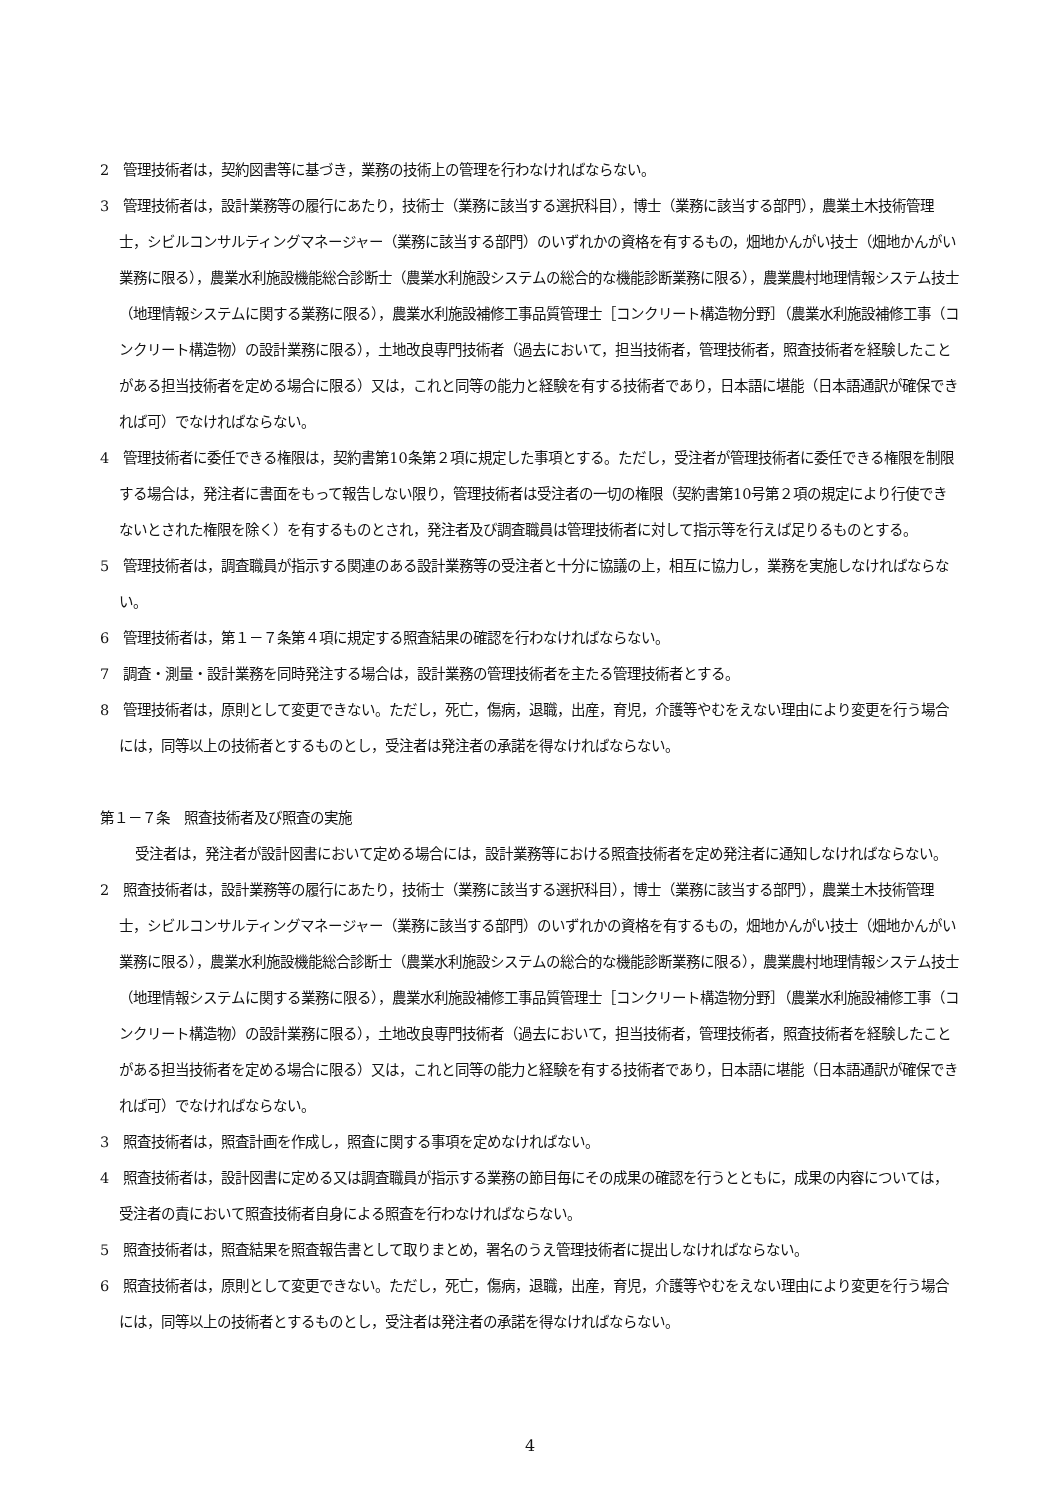2　管理技術者は，契約図書等に基づき，業務の技術上の管理を行わなければならない。
3　管理技術者は，設計業務等の履行にあたり，技術士（業務に該当する選択科目），博士（業務に該当する部門），農業土木技術管理士，シビルコンサルティングマネージャー（業務に該当する部門）のいずれかの資格を有するもの，畑地かんがい技士（畑地かんがい業務に限る），農業水利施設機能総合診断士（農業水利施設システムの総合的な機能診断業務に限る），農業農村地理情報システム技士（地理情報システムに関する業務に限る），農業水利施設補修工事品質管理士［コンクリート構造物分野］（農業水利施設補修工事（コンクリート構造物）の設計業務に限る），土地改良専門技術者（過去において，担当技術者，管理技術者，照査技術者を経験したことがある担当技術者を定める場合に限る）又は，これと同等の能力と経験を有する技術者であり，日本語に堪能（日本語通訳が確保できれば可）でなければならない。
4　管理技術者に委任できる権限は，契約書第10条第２項に規定した事項とする。ただし，受注者が管理技術者に委任できる権限を制限する場合は，発注者に書面をもって報告しない限り，管理技術者は受注者の一切の権限（契約書第10号第２項の規定により行使できないとされた権限を除く）を有するものとされ，発注者及び調査職員は管理技術者に対して指示等を行えば足りるものとする。
5　管理技術者は，調査職員が指示する関連のある設計業務等の受注者と十分に協議の上，相互に協力し，業務を実施しなければならない。
6　管理技術者は，第１－７条第４項に規定する照査結果の確認を行わなければならない。
7　調査・測量・設計業務を同時発注する場合は，設計業務の管理技術者を主たる管理技術者とする。
8　管理技術者は，原則として変更できない。ただし，死亡，傷病，退職，出産，育児，介護等やむをえない理由により変更を行う場合には，同等以上の技術者とするものとし，受注者は発注者の承諾を得なければならない。
第１－７条　照査技術者及び照査の実施
受注者は，発注者が設計図書において定める場合には，設計業務等における照査技術者を定め発注者に通知しなければならない。
2　照査技術者は，設計業務等の履行にあたり，技術士（業務に該当する選択科目），博士（業務に該当する部門），農業土木技術管理士，シビルコンサルティングマネージャー（業務に該当する部門）のいずれかの資格を有するもの，畑地かんがい技士（畑地かんがい業務に限る），農業水利施設機能総合診断士（農業水利施設システムの総合的な機能診断業務に限る），農業農村地理情報システム技士（地理情報システムに関する業務に限る），農業水利施設補修工事品質管理士［コンクリート構造物分野］（農業水利施設補修工事（コンクリート構造物）の設計業務に限る），土地改良専門技術者（過去において，担当技術者，管理技術者，照査技術者を経験したことがある担当技術者を定める場合に限る）又は，これと同等の能力と経験を有する技術者であり，日本語に堪能（日本語通訳が確保できれば可）でなければならない。
3　照査技術者は，照査計画を作成し，照査に関する事項を定めなければない。
4　照査技術者は，設計図書に定める又は調査職員が指示する業務の節目毎にその成果の確認を行うとともに，成果の内容については，受注者の責において照査技術者自身による照査を行わなければならない。
5　照査技術者は，照査結果を照査報告書として取りまとめ，署名のうえ管理技術者に提出しなければならない。
6　照査技術者は，原則として変更できない。ただし，死亡，傷病，退職，出産，育児，介護等やむをえない理由により変更を行う場合には，同等以上の技術者とするものとし，受注者は発注者の承諾を得なければならない。
4